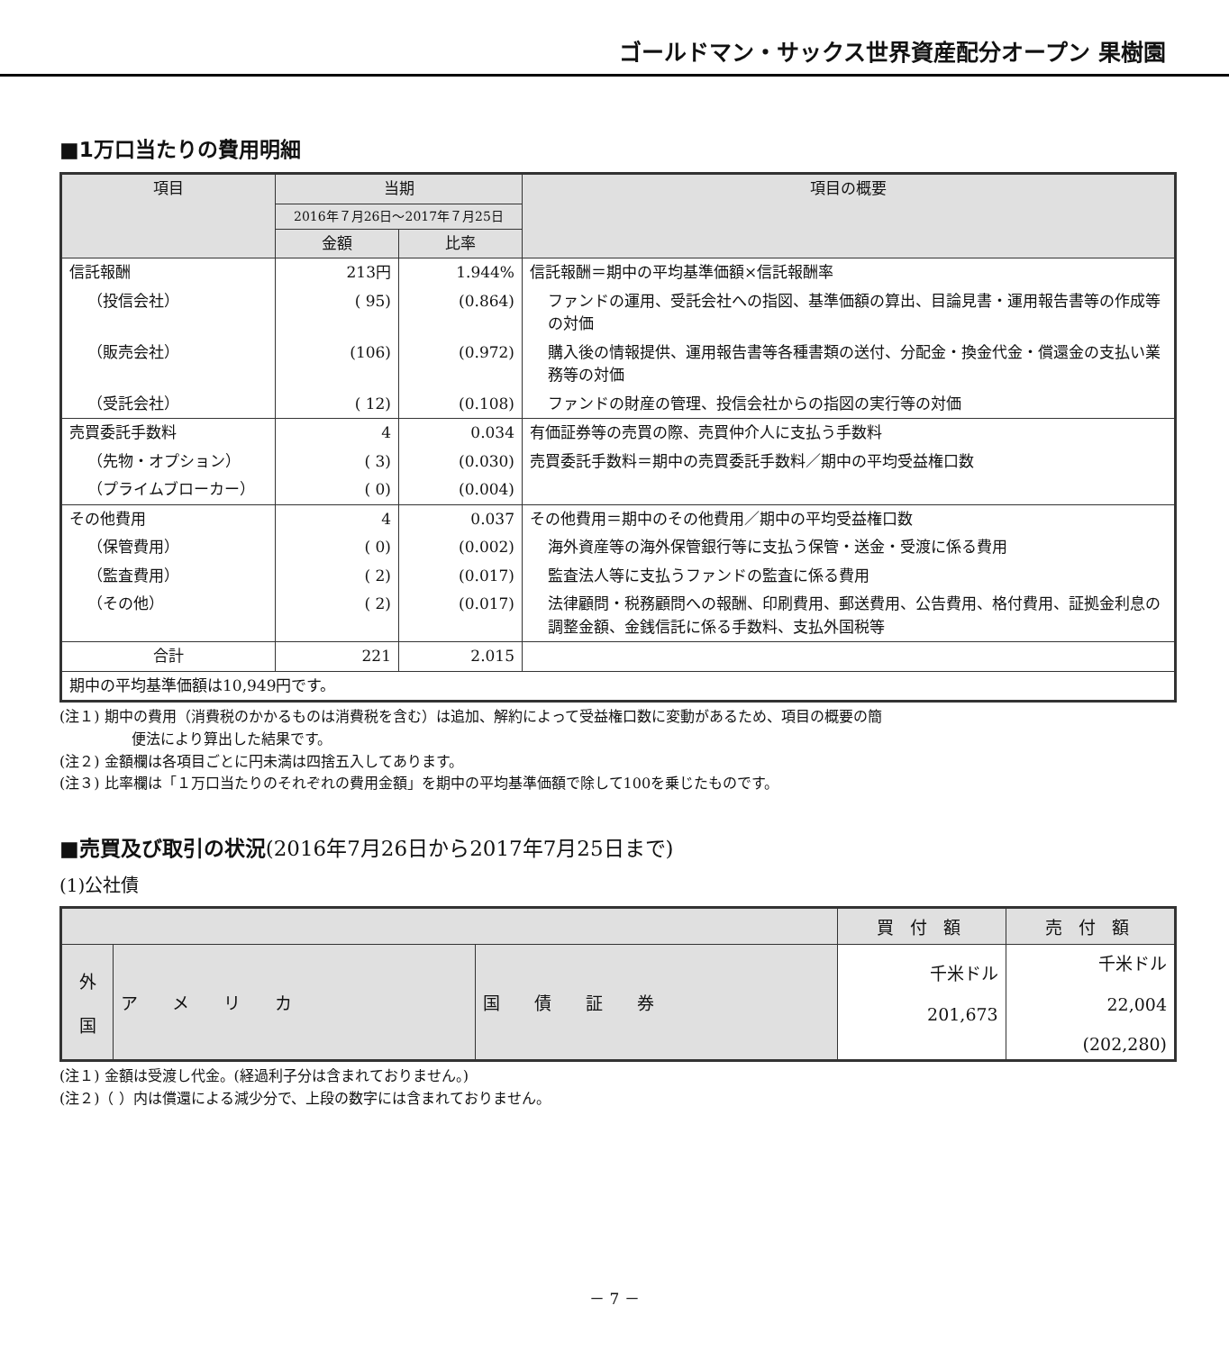ゴールドマン・サックス世界資産配分オープン 果樹園
■1万口当たりの費用明細
| 項目 | 当期 | | 項目の概要 |
| --- | --- | --- | --- |
| | 2016年７月26日～2017年７月25日 | | |
| | 金額 | 比率 | |
| 信託報酬 | 213円 | 1.944% | 信託報酬＝期中の平均基準価額×信託報酬率 |
| （投信会社） | ( 95) | (0.864) | ファンドの運用、受託会社への指図、基準価額の算出、目論見書・運用報告書等の作成等の対価 |
| （販売会社） | (106) | (0.972) | 購入後の情報提供、運用報告書等各種書類の送付、分配金・換金代金・償還金の支払い業務等の対価 |
| （受託会社） | ( 12) | (0.108) | ファンドの財産の管理、投信会社からの指図の実行等の対価 |
| 売買委託手数料 | 4 | 0.034 | 有価証券等の売買の際、売買仲介人に支払う手数料 |
| （先物・オプション） | ( 3) | (0.030) | 売買委託手数料＝期中の売買委託手数料／期中の平均受益権口数 |
| （プライムブローカー） | ( 0) | (0.004) | |
| その他費用 | 4 | 0.037 | その他費用＝期中のその他費用／期中の平均受益権口数 |
| （保管費用） | ( 0) | (0.002) | 海外資産等の海外保管銀行等に支払う保管・送金・受渡に係る費用 |
| （監査費用） | ( 2) | (0.017) | 監査法人等に支払うファンドの監査に係る費用 |
| （その他） | ( 2) | (0.017) | 法律顧問・税務顧問への報酬、印刷費用、郵送費用、公告費用、格付費用、証拠金利息の調整金額、金銭信託に係る手数料、支払外国税等 |
| 合計 | 221 | 2.015 | |
| 期中の平均基準価額は10,949円です。 | | | |
(注１) 期中の費用（消費税のかかるものは消費税を含む）は追加、解約によって受益権口数に変動があるため、項目の概要の簡
便法により算出した結果です。
(注２) 金額欄は各項目ごとに円未満は四捨五入してあります。
(注３) 比率欄は「１万口当たりのそれぞれの費用金額」を期中の平均基準価額で除して100を乗じたものです。
■売買及び取引の状況(2016年7月26日から2017年7月25日まで)
(1)公社債
| | | | 買 付 額 | 売 付 額 |
| --- | --- | --- | --- | --- |
| 外 国 | ア メ リ カ | 国 債 証 券 | 千米ドル 201,673 | 千米ドル 22,004 (202,280) |
(注１) 金額は受渡し代金。(経過利子分は含まれておりません。)
(注２)（ ）内は償還による減少分で、上段の数字には含まれておりません。
－ 7 －